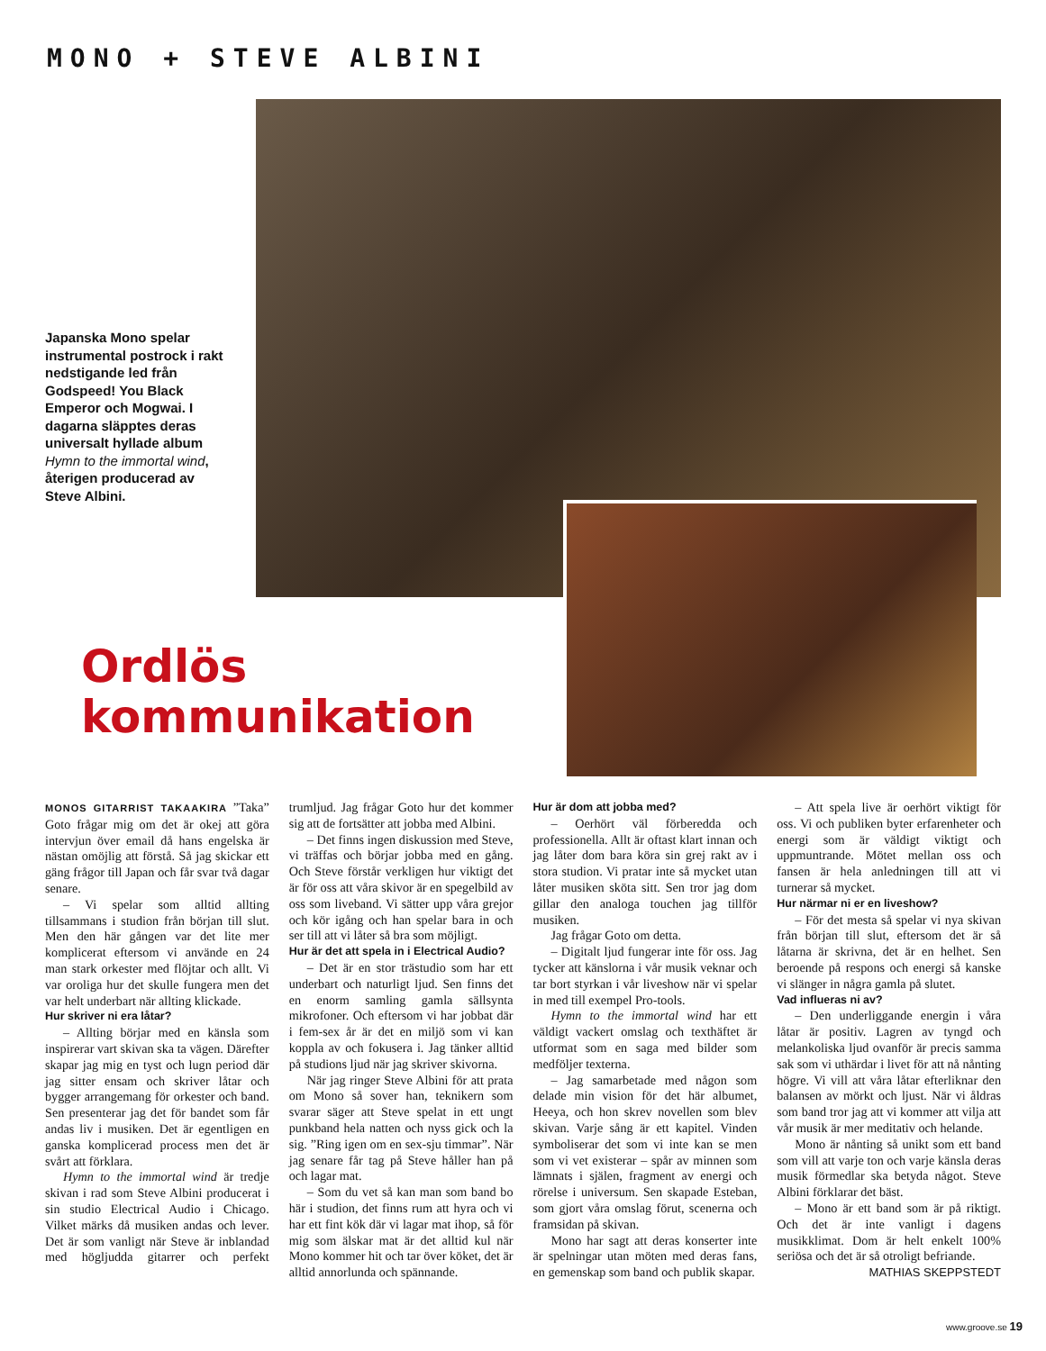MONO + STEVE ALBINI
Japanska Mono spelar instrumental postrock i rakt nedstigande led från Godspeed! You Black Emperor och Mogwai. I dagarna släpptes deras universalt hyllade album Hymn to the immortal wind, återigen producerad av Steve Albini.
Ordlös
kommunikation
MONOS GITARRIST TAKAAKIRA ”Taka” Goto frågar mig om det är okej att göra intervjun över email då hans engelska är nästan omöjlig att förstå. Så jag skickar ett gäng frågor till Japan och får svar två dagar senare.
– Vi spelar som alltid allting tillsammans i studion från början till slut. Men den här gången var det lite mer komplicerat eftersom vi använde en 24 man stark orkester med flöjtar och allt. Vi var oroliga hur det skulle fungera men det var helt underbart när allting klickade.
Hur skriver ni era låtar?
– Allting börjar med en känsla som inspirerar vart skivan ska ta vägen. Därefter skapar jag mig en tyst och lugn period där jag sitter ensam och skriver låtar och bygger arrangemang för orkester och band. Sen presenterar jag det för bandet som får andas liv i musiken. Det är egentligen en ganska komplicerad process men det är svårt att förklara.
Hymn to the immortal wind är tredje skivan i rad som Steve Albini producerat i sin studio Electrical Audio i Chicago. Vilket märks då musiken andas och lever. Det är som vanligt när Steve är inblandad med högljudda gitarrer och perfekt trumljud. Jag frågar Goto hur det kommer sig att de fortsätter att jobba med Albini.
– Det finns ingen diskussion med Steve, vi träffas och börjar jobba med en gång. Och Steve förstår verkligen hur viktigt det är för oss att våra skivor är en spegelbild av oss som liveband. Vi sätter upp våra grejor och kör igång och han spelar bara in och ser till att vi låter så bra som möjligt.
Hur är det att spela in i Electrical Audio?
– Det är en stor trästudio som har ett underbart och naturligt ljud. Sen finns det en enorm samling gamla sällsynta mikrofoner. Och eftersom vi har jobbat där i fem-sex år är det en miljö som vi kan koppla av och fokusera i. Jag tänker alltid på studions ljud när jag skriver skivorna.
När jag ringer Steve Albini för att prata om Mono så sover han, teknikern som svarar säger att Steve spelat in ett ungt punkband hela natten och nyss gick och la sig. ”Ring igen om en sex-sju timmar”. När jag senare får tag på Steve håller han på och lagar mat.
– Som du vet så kan man som band bo här i studion, det finns rum att hyra och vi har ett fint kök där vi lagar mat ihop, så för mig som älskar mat är det alltid kul när Mono kommer hit och tar över köket, det är alltid annorlunda och spännande.
Hur är dom att jobba med?
– Oerhört väl förberedda och professionella. Allt är oftast klart innan och jag låter dom bara köra sin grej rakt av i stora studion. Vi pratar inte så mycket utan låter musiken sköta sitt. Sen tror jag dom gillar den analoga touchen jag tillför musiken.
Jag frågar Goto om detta.
– Digitalt ljud fungerar inte för oss. Jag tycker att känslorna i vår musik veknar och tar bort styrkan i vår liveshow när vi spelar in med till exempel Pro-tools.
Hymn to the immortal wind har ett väldigt vackert omslag och texthäftet är utformat som en saga med bilder som medföljer texterna.
– Jag samarbetade med någon som delade min vision för det här albumet, Heeya, och hon skrev novellen som blev skivan. Varje sång är ett kapitel. Vinden symboliserar det som vi inte kan se men som vi vet existerar – spår av minnen som lämnats i själen, fragment av energi och rörelse i universum. Sen skapade Esteban, som gjort våra omslag förut, scenerna och framsidan på skivan.
Mono har sagt att deras konserter inte är spelningar utan möten med deras fans, en gemenskap som band och publik skapar.
– Att spela live är oerhört viktigt för oss. Vi och publiken byter erfarenheter och energi som är väldigt viktigt och uppmuntrande. Mötet mellan oss och fansen är hela anledningen till att vi turnerar så mycket.
Hur närmar ni er en liveshow?
– För det mesta så spelar vi nya skivan från början till slut, eftersom det är så låtarna är skrivna, det är en helhet. Sen beroende på respons och energi så kanske vi slänger in några gamla på slutet.
Vad influeras ni av?
– Den underliggande energin i våra låtar är positiv. Lagren av tyngd och melankoliska ljud ovanför är precis samma sak som vi uthärdar i livet för att nå nånting högre. Vi vill att våra låtar efterliknar den balansen av mörkt och ljust. När vi åldras som band tror jag att vi kommer att vilja att vår musik är mer meditativ och helande.
Mono är nånting så unikt som ett band som vill att varje ton och varje känsla deras musik förmedlar ska betyda något. Steve Albini förklarar det bäst.
– Mono är ett band som är på riktigt. Och det är inte vanligt i dagens musikklimat. Dom är helt enkelt 100% seriösa och det är så otroligt befriande.
MATHIAS SKEPPSTEDT
www.groove.se 19